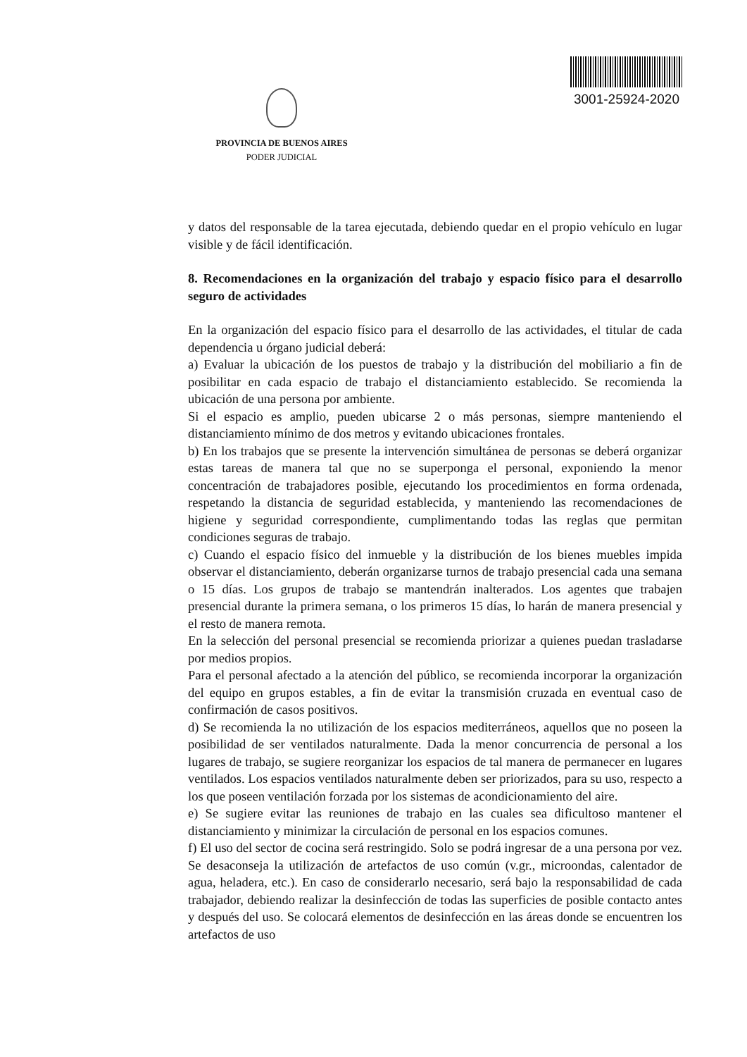PROVINCIA DE BUENOS AIRES
PODER JUDICIAL
3001-25924-2020
y datos del responsable de la tarea ejecutada, debiendo quedar en el propio vehículo en lugar visible y de fácil identificación.
8. Recomendaciones en la organización del trabajo y espacio físico para el desarrollo seguro de actividades
En la organización del espacio físico para el desarrollo de las actividades, el titular de cada dependencia u órgano judicial deberá:
a) Evaluar la ubicación de los puestos de trabajo y la distribución del mobiliario a fin de posibilitar en cada espacio de trabajo el distanciamiento establecido. Se recomienda la ubicación de una persona por ambiente.
Si el espacio es amplio, pueden ubicarse 2 o más personas, siempre manteniendo el distanciamiento mínimo de dos metros y evitando ubicaciones frontales.
b) En los trabajos que se presente la intervención simultánea de personas se deberá organizar estas tareas de manera tal que no se superponga el personal, exponiendo la menor concentración de trabajadores posible, ejecutando los procedimientos en forma ordenada, respetando la distancia de seguridad establecida, y manteniendo las recomendaciones de higiene y seguridad correspondiente, cumplimentando todas las reglas que permitan condiciones seguras de trabajo.
c) Cuando el espacio físico del inmueble y la distribución de los bienes muebles impida observar el distanciamiento, deberán organizarse turnos de trabajo presencial cada una semana o 15 días. Los grupos de trabajo se mantendrán inalterados. Los agentes que trabajen presencial durante la primera semana, o los primeros 15 días, lo harán de manera presencial y el resto de manera remota.
En la selección del personal presencial se recomienda priorizar a quienes puedan trasladarse por medios propios.
Para el personal afectado a la atención del público, se recomienda incorporar la organización del equipo en grupos estables, a fin de evitar la transmisión cruzada en eventual caso de confirmación de casos positivos.
d) Se recomienda la no utilización de los espacios mediterráneos, aquellos que no poseen la posibilidad de ser ventilados naturalmente. Dada la menor concurrencia de personal a los lugares de trabajo, se sugiere reorganizar los espacios de tal manera de permanecer en lugares ventilados. Los espacios ventilados naturalmente deben ser priorizados, para su uso, respecto a los que poseen ventilación forzada por los sistemas de acondicionamiento del aire.
e) Se sugiere evitar las reuniones de trabajo en las cuales sea dificultoso mantener el distanciamiento y minimizar la circulación de personal en los espacios comunes.
f) El uso del sector de cocina será restringido. Solo se podrá ingresar de a una persona por vez. Se desaconseja la utilización de artefactos de uso común (v.gr., microondas, calentador de agua, heladera, etc.). En caso de considerarlo necesario, será bajo la responsabilidad de cada trabajador, debiendo realizar la desinfección de todas las superficies de posible contacto antes y después del uso. Se colocará elementos de desinfección en las áreas donde se encuentren los artefactos de uso